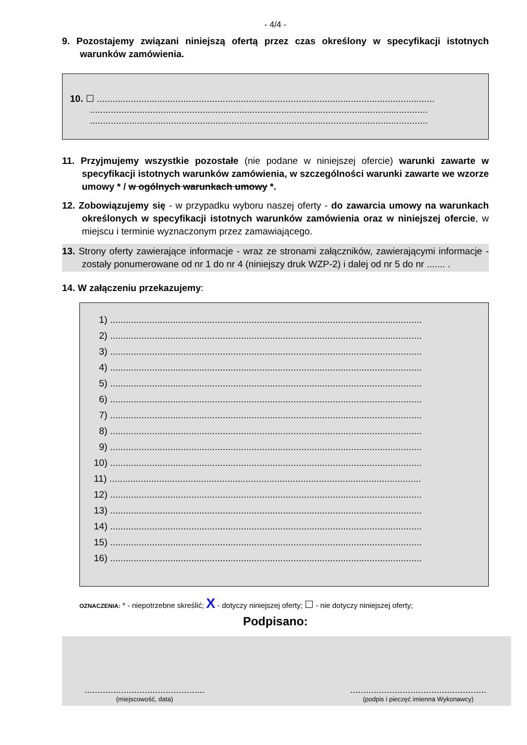- 4/4 -
9. Pozostajemy związani niniejszą ofertą przez czas określony w specyfikacji istotnych warunków zamówienia.
10. ☐ .................................................................................................................................
.................................................................................................................................
.................................................................................................................................
11. Przyjmujemy wszystkie pozostałe (nie podane w niniejszej ofercie) warunki zawarte w specyfikacji istotnych warunków zamówienia, w szczególności warunki zawarte we wzorze umowy * / w ogólnych warunkach umowy *.
12. Zobowiązujemy się - w przypadku wyboru naszej oferty - do zawarcia umowy na warunkach określonych w specyfikacji istotnych warunków zamówienia oraz w niniejszej ofercie, w miejscu i terminie wyznaczonym przez zamawiającego.
13. Strony oferty zawierające informacje - wraz ze stronami załączników, zawierającymi informacje - zostały ponumerowane od nr 1 do nr 4 (niniejszy druk WZP-2) i dalej od nr 5 do nr ....... .
14. W załączeniu przekazujemy:
1) .......................................................................................................................
2) .......................................................................................................................
3) .......................................................................................................................
4) .......................................................................................................................
5) .......................................................................................................................
6) .......................................................................................................................
7) .......................................................................................................................
8) .......................................................................................................................
9) .......................................................................................................................
10) .......................................................................................................................
11) .......................................................................................................................
12) .......................................................................................................................
13) .......................................................................................................................
14) .......................................................................................................................
15) .......................................................................................................................
16) .......................................................................................................................
OZNACZENIA: * - niepotrzebne skreślić; X - dotyczy niniejszej oferty; ☐ - nie dotyczy niniejszej oferty;
Podpisano:
..............................................
(miejscowość, data)
....................................................
(podpis i pieczęć imienna Wykonawcy)